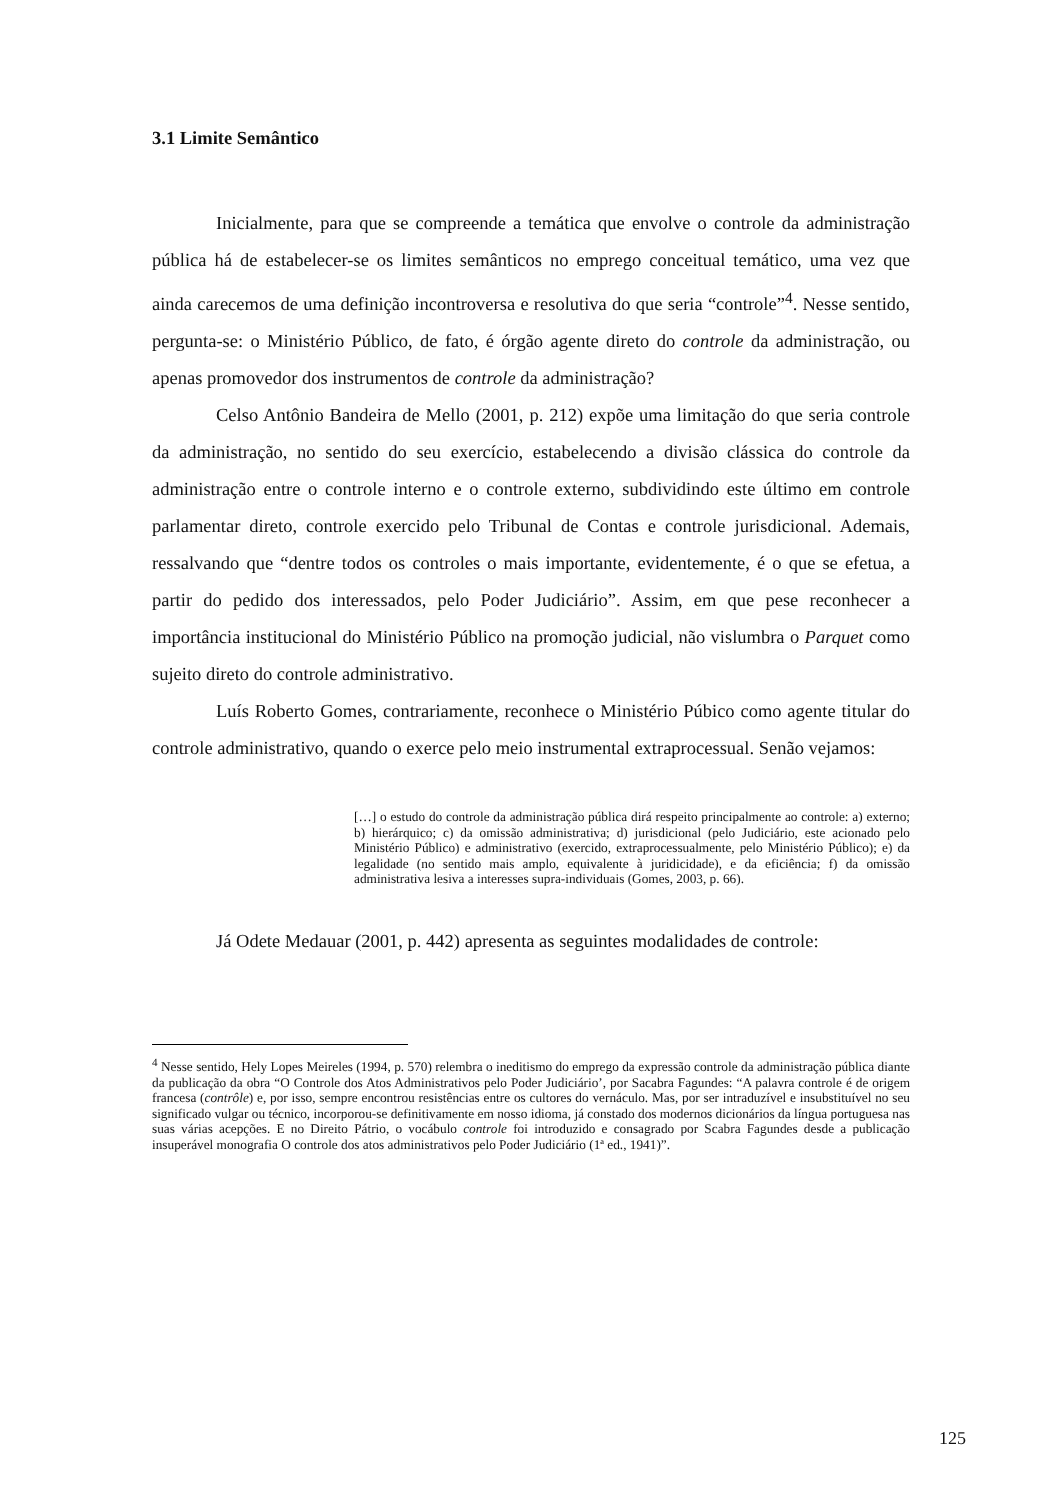3.1 Limite Semântico
Inicialmente, para que se compreende a temática que envolve o controle da administração pública há de estabelecer-se os limites semânticos no emprego conceitual temático, uma vez que ainda carecemos de uma definição incontroversa e resolutiva do que seria “controle”<sup>4</sup>. Nesse sentido, pergunta-se: o Ministério Público, de fato, é órgão agente direto do controle da administração, ou apenas promovedor dos instrumentos de controle da administração?
Celso Antônio Bandeira de Mello (2001, p. 212) expõe uma limitação do que seria controle da administração, no sentido do seu exercício, estabelecendo a divisão clássica do controle da administração entre o controle interno e o controle externo, subdividindo este último em controle parlamentar direto, controle exercido pelo Tribunal de Contas e controle jurisdicional. Ademais, ressalvando que “dentre todos os controles o mais importante, evidentemente, é o que se efetua, a partir do pedido dos interessados, pelo Poder Judiciário”. Assim, em que pese reconhecer a importância institucional do Ministério Público na promoção judicial, não vislumbra o Parquet como sujeito direto do controle administrativo.
Luís Roberto Gomes, contrariamente, reconhece o Ministério Púbico como agente titular do controle administrativo, quando o exerce pelo meio instrumental extraprocessual. Senão vejamos:
[…] o estudo do controle da administração pública dirá respeito principalmente ao controle: a) externo; b) hierárquico; c) da omissão administrativa; d) jurisdicional (pelo Judiciário, este acionado pelo Ministério Público) e administrativo (exercido, extraprocessualmente, pelo Ministério Público); e) da legalidade (no sentido mais amplo, equivalente à juridicidade), e da eficiência; f) da omissão administrativa lesiva a interesses supra-individuais (Gomes, 2003, p. 66).
Já Odete Medauar (2001, p. 442) apresenta as seguintes modalidades de controle:
<sup>4</sup> Nesse sentido, Hely Lopes Meireles (1994, p. 570) relembra o ineditismo do emprego da expressão controle da administração pública diante da publicação da obra “O Controle dos Atos Administrativos pelo Poder Judiciário’, por Sacabra Fagundes: “A palavra controle é de origem francesa (contrôle) e, por isso, sempre encontrou resistências entre os cultores do vernáculo. Mas, por ser intraduzível e insubstituível no seu significado vulgar ou técnico, incorporou-se definitivamente em nosso idioma, já constado dos modernos dicionários da língua portuguesa nas suas várias acepções. E no Direito Pátrio, o vocábulo controle foi introduzido e consagrado por Scabra Fagundes desde a publicação insuperável monografia O controle dos atos administrativos pelo Poder Judiciário (1ª ed., 1941)”.
125